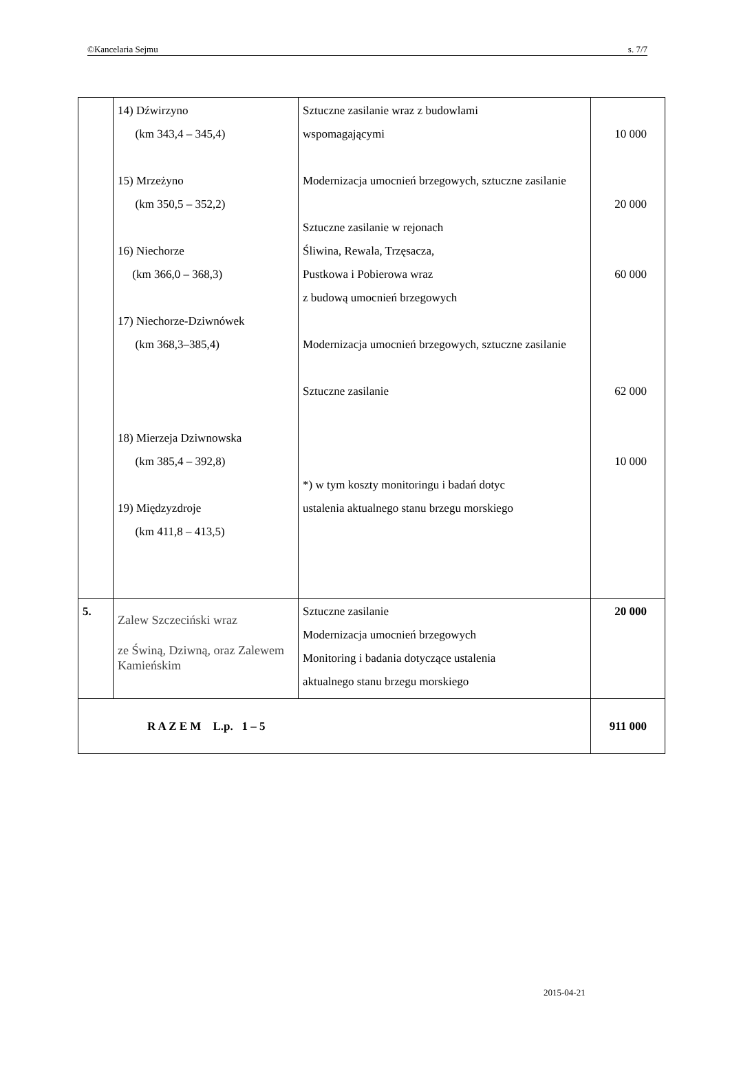©Kancelaria Sejmu s. 7/7
| | 14) Dźwirzyno (km 343,4 – 345,4) 15) Mrzeżyno (km 350,5 – 352,2) 16) Niechorze (km 366,0 – 368,3) 17) Niechorze-Dziwnówek (km 368,3–385,4) 18) Mierzeja Dziwnowska (km 385,4 – 392,8) 19) Międzyzdroje (km 411,8 – 413,5) | Sztuczne zasilanie wraz z budowlami wspomagającymi Modernizacja umocnień brzegowych, sztuczne zasilanie Sztuczne zasilanie w rejonach Śliwina, Rewala, Trzęsacza, Pustkowa i Pobierowa wraz z budową umocnień brzegowych Modernizacja umocnień brzegowych, sztuczne zasilanie Sztuczne zasilanie *) w tym koszty monitoringu i badań dotyc ustalenia aktualnego stanu brzegu morskiego | 10 000 20 000 60 000 62 000 10 000 |
| 5. | Zalew Szczeciński wraz ze Świną, Dziwną, oraz Zalewem Kamieńskim | Sztuczne zasilanie Modernizacja umocnień brzegowych Monitoring i badania dotyczące ustalenia aktualnego stanu brzegu morskiego | 20 000 |
| R A Z E M L.p. 1 – 5 | | | 911 000 |
2015-04-21